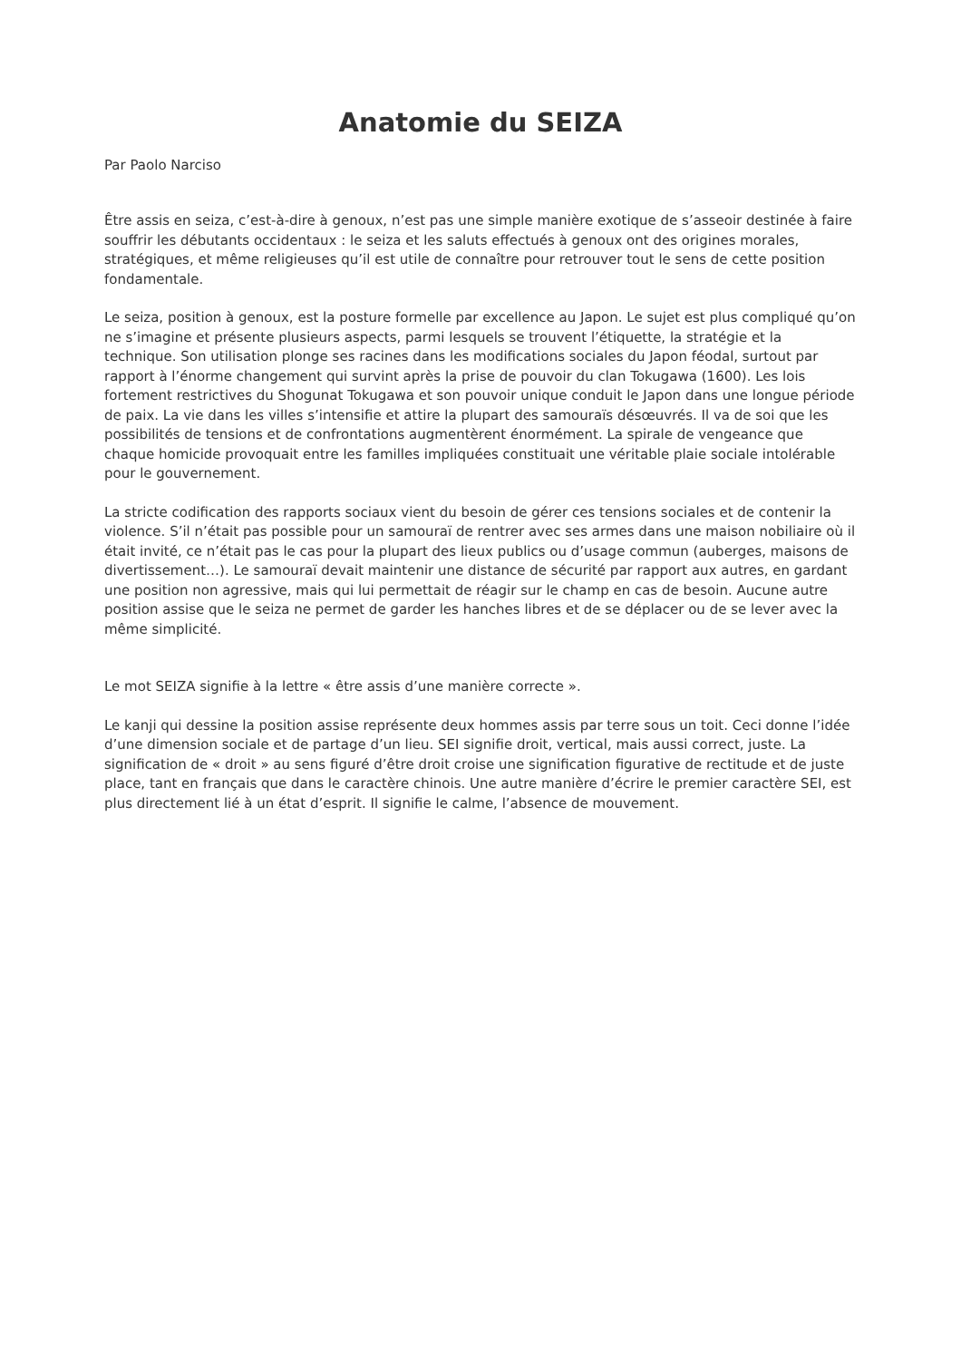Anatomie du SEIZA
Par Paolo Narciso
Être assis en seiza, c’est-à-dire à genoux, n’est pas une simple manière exotique de s’asseoir destinée à faire souffrir les débutants occidentaux : le seiza et les saluts effectués à genoux ont des origines morales, stratégiques, et même religieuses qu’il est utile de connaître pour retrouver tout le sens de cette position fondamentale.
Le seiza, position à genoux, est la posture formelle par excellence au Japon. Le sujet est plus compliqué qu’on ne s’imagine et présente plusieurs aspects, parmi lesquels se trouvent l’étiquette, la stratégie et la technique. Son utilisation plonge ses racines dans les modifications sociales du Japon féodal, surtout par rapport à l’énorme changement qui survint après la prise de pouvoir du clan Tokugawa (1600). Les lois fortement restrictives du Shogunat Tokugawa et son pouvoir unique conduit le Japon dans une longue période de paix. La vie dans les villes s’intensifie et attire la plupart des samouraïs désœuvrés. Il va de soi que les possibilités de tensions et de confrontations augmentèrent énormément. La spirale de vengeance que chaque homicide provoquait entre les familles impliquées constituait une véritable plaie sociale intolérable pour le gouvernement.
La stricte codification des rapports sociaux vient du besoin de gérer ces tensions sociales et de contenir la violence. S’il n’était pas possible pour un samouraï de rentrer avec ses armes dans une maison nobiliaire où il était invité, ce n’était pas le cas pour la plupart des lieux publics ou d’usage commun (auberges, maisons de divertissement…). Le samouraï devait maintenir une distance de sécurité par rapport aux autres, en gardant une position non agressive, mais qui lui permettait de réagir sur le champ en cas de besoin. Aucune autre position assise que le seiza ne permet de garder les hanches libres et de se déplacer ou de se lever avec la même simplicité.
Le mot SEIZA signifie à la lettre « être assis d’une manière correcte ».
Le kanji qui dessine la position assise représente deux hommes assis par terre sous un toit. Ceci donne l’idée d’une dimension sociale et de partage d’un lieu. SEI signifie droit, vertical, mais aussi correct, juste. La signification de « droit » au sens figuré d’être droit croise une signification figurative de rectitude et de juste place, tant en français que dans le caractère chinois. Une autre manière d’écrire le premier caractère SEI, est plus directement lié à un état d’esprit. Il signifie le calme, l’absence de mouvement.